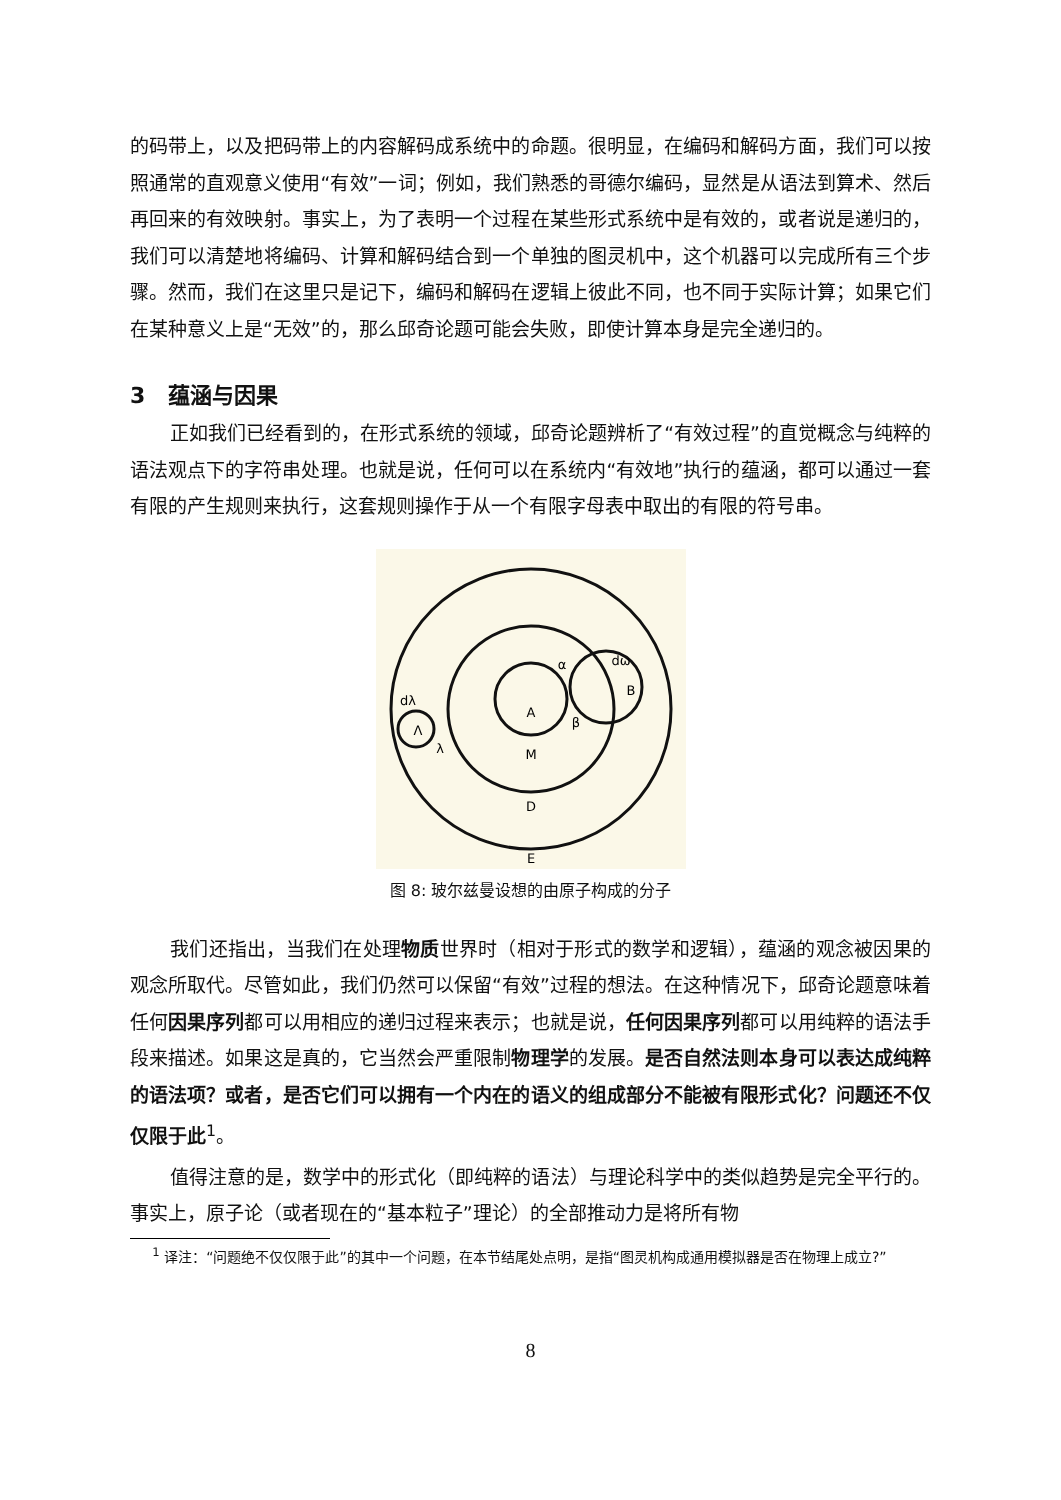的码带上，以及把码带上的内容解码成系统中的命题。很明显，在编码和解码方面，我们可以按照通常的直观意义使用“有效”一词；例如，我们熟悉的哥德尔编码，显然是从语法到算术、然后再回来的有效映射。事实上，为了表明一个过程在某些形式系统中是有效的，或者说是递归的，我们可以清楚地将编码、计算和解码结合到一个单独的图灵机中，这个机器可以完成所有三个步骤。然而，我们在这里只是记下，编码和解码在逻辑上彼此不同，也不同于实际计算；如果它们在某种意义上是“无效”的，那么邱奇论题可能会失败，即使计算本身是完全递归的。
3 蕴涵与因果
正如我们已经看到的，在形式系统的领域，邱奇论题辨析了“有效过程”的直觉概念与纯粹的语法观点下的字符串处理。也就是说，任何可以在系统内“有效地”执行的蕴涵，都可以通过一套有限的产生规则来执行，这套规则操作于从一个有限字母表中取出的有限的符号串。
A
M
D
E
α
β
dω
B
Λ
dλ
λ
图 8: 玻尔兹曼设想的由原子构成的分子
我们还指出，当我们在处理物质世界时（相对于形式的数学和逻辑），蕴涵的观念被因果的观念所取代。尽管如此，我们仍然可以保留“有效”过程的想法。在这种情况下，邱奇论题意味着任何因果序列都可以用相应的递归过程来表示；也就是说，任何因果序列都可以用纯粹的语法手段来描述。如果这是真的，它当然会严重限制物理学的发展。是否自然法则本身可以表达成纯粹的语法项？或者，是否它们可以拥有一个内在的语义的组成部分不能被有限形式化？问题还不仅仅限于此<sup>1</sup>。
值得注意的是，数学中的形式化（即纯粹的语法）与理论科学中的类似趋势是完全平行的。事实上，原子论（或者现在的“基本粒子”理论）的全部推动力是将所有物
<sup>1</sup> 译注：“问题绝不仅仅限于此”的其中一个问题，在本节结尾处点明，是指“图灵机构成通用模拟器是否在物理上成立?”
8